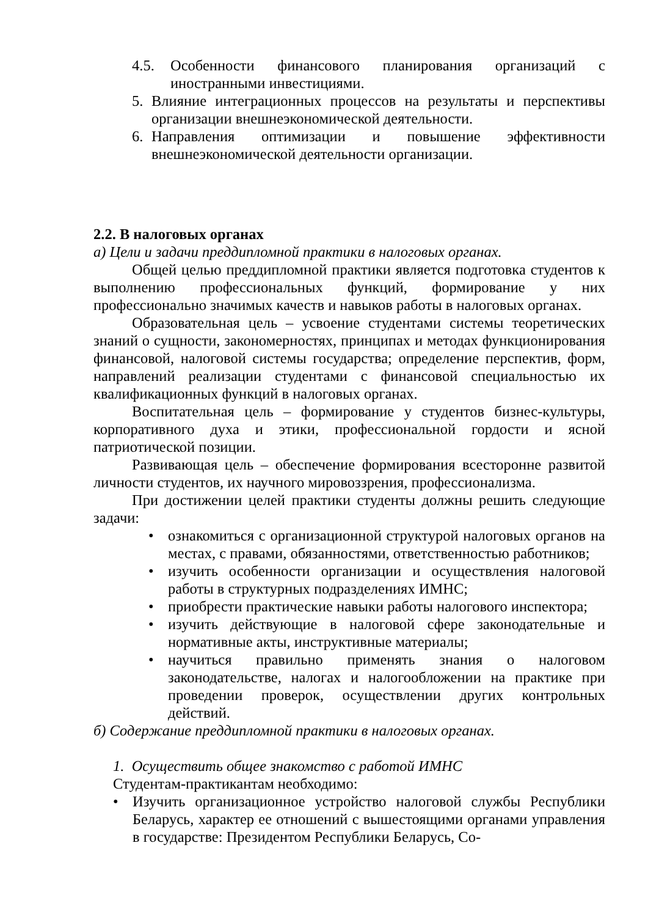4.5. Особенности финансового планирования организаций с иностранными инвестициями.
5. Влияние интеграционных процессов на результаты и перспективы организации внешнеэкономической деятельности.
6. Направления оптимизации и повышение эффективности внешнеэкономической деятельности организации.
2.2. В налоговых органах
а) Цели и задачи преддипломной практики в налоговых органах.
Общей целью преддипломной практики является подготовка студентов к выполнению профессиональных функций, формирование у них профессионально значимых качеств и навыков работы в налоговых органах.
Образовательная цель – усвоение студентами системы теоретических знаний о сущности, закономерностях, принципах и методах функционирования финансовой, налоговой системы государства; определение перспектив, форм, направлений реализации студентами с финансовой специальностью их квалификационных функций в налоговых органах.
Воспитательная цель – формирование у студентов бизнес-культуры, корпоративного духа и этики, профессиональной гордости и ясной патриотической позиции.
Развивающая цель – обеспечение формирования всесторонне развитой личности студентов, их научного мировоззрения, профессионализма.
При достижении целей практики студенты должны решить следующие задачи:
• ознакомиться с организационной структурой налоговых органов на местах, с правами, обязанностями, ответственностью работников;
• изучить особенности организации и осуществления налоговой работы в структурных подразделениях ИМНС;
• приобрести практические навыки работы налогового инспектора;
• изучить действующие в налоговой сфере законодательные и нормативные акты, инструктивные материалы;
• научиться правильно применять знания о налоговом законодательстве, налогах и налогообложении на практике при проведении проверок, осуществлении других контрольных действий.
б) Содержание преддипломной практики в налоговых органах.
1. Осуществить общее знакомство с работой ИМНС
Студентам-практикантам необходимо:
• Изучить организационное устройство налоговой службы Республики Беларусь, характер ее отношений с вышестоящими органами управления в государстве: Президентом Республики Беларусь, Со-